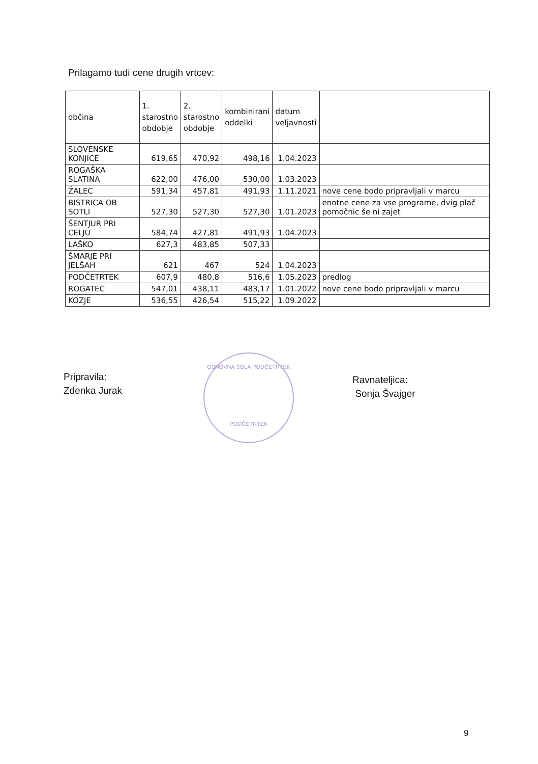Prilagamo tudi cene drugih vrtcev:
| občina | 1. starostno obdobje | 2. starostno obdobje | kombinirani oddelki | datum veljavnosti | |
| --- | --- | --- | --- | --- | --- |
| SLOVENSKE KONJICE | 619,65 | 470,92 | 498,16 | 1.04.2023 | |
| ROGAŠKA SLATINA | 622,00 | 476,00 | 530,00 | 1.03.2023 | |
| ŽALEC | 591,34 | 457,81 | 491,93 | 1.11.2021 | nove cene bodo pripravljali v marcu |
| BISTRICA OB SOTLI | 527,30 | 527,30 | 527,30 | 1.01.2023 | enotne cene za vse programe, dvig plač pomočnic še ni zajet |
| ŠENTJUR PRI CELJU | 584,74 | 427,81 | 491,93 | 1.04.2023 | |
| LAŠKO | 627,3 | 483,85 | 507,33 | | |
| ŠMARJE PRI JELŠAH | 621 | 467 | 524 | 1.04.2023 | |
| PODČETRTEK | 607,9 | 480,8 | 516,6 | 1.05.2023 | predlog |
| ROGATEC | 547,01 | 438,11 | 483,17 | 1.01.2022 | nove cene bodo pripravljali v marcu |
| KOZJE | 536,55 | 426,54 | 515,22 | 1.09.2022 | |
Pripravila:
Zdenka Jurak
OSNOVNA ŠOLA PODČETRTEK
PODČETRTEK
Ravnateljica:
Sonja Švajger
9